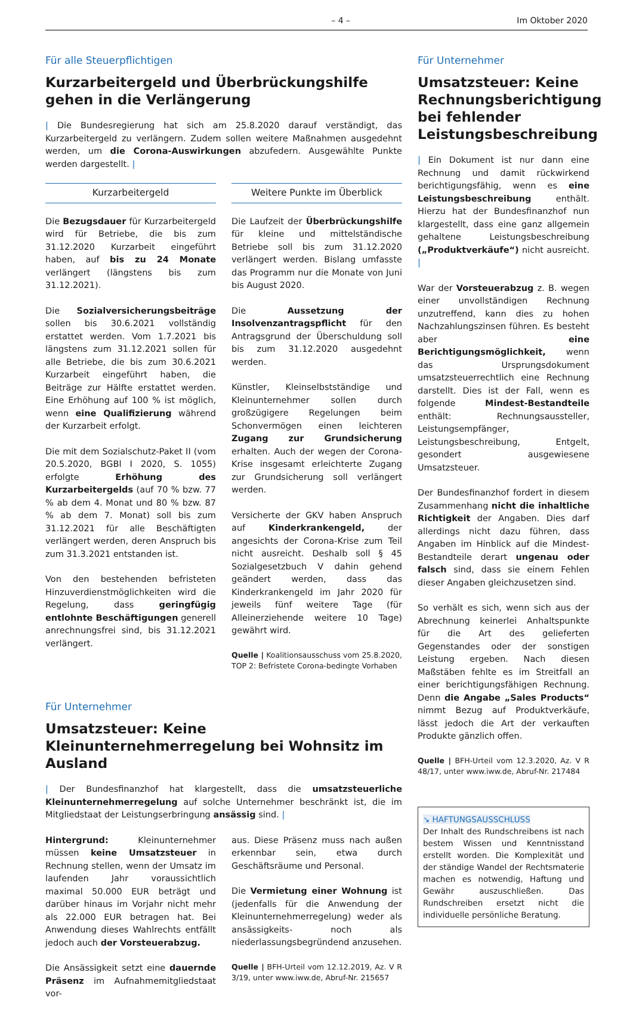– 4 – Im Oktober 2020
Für alle Steuerpflichtigen
Kurzarbeitergeld und Überbrückungshilfe gehen in die Verlängerung
| Die Bundesregierung hat sich am 25.8.2020 darauf verständigt, das Kurzarbeitergeld zu verlängern. Zudem sollen weitere Maßnahmen ausgedehnt werden, um die Corona-Auswirkungen abzufedern. Ausgewählte Punkte werden dargestellt. |
Kurzarbeitergeld
Die Bezugsdauer für Kurzarbeitergeld wird für Betriebe, die bis zum 31.12.2020 Kurzarbeit eingeführt haben, auf bis zu 24 Monate verlängert (längstens bis zum 31.12.2021).
Die Sozialversicherungsbeiträge sollen bis 30.6.2021 vollständig erstattet werden. Vom 1.7.2021 bis längstens zum 31.12.2021 sollen für alle Betriebe, die bis zum 30.6.2021 Kurzarbeit eingeführt haben, die Beiträge zur Hälfte erstattet werden. Eine Erhöhung auf 100 % ist möglich, wenn eine Qualifizierung während der Kurzarbeit erfolgt.
Die mit dem Sozialschutz-Paket II (vom 20.5.2020, BGBl I 2020, S. 1055) erfolgte Erhöhung des Kurzarbeitergelds (auf 70 % bzw. 77 % ab dem 4. Monat und 80 % bzw. 87 % ab dem 7. Monat) soll bis zum 31.12.2021 für alle Beschäftigten verlängert werden, deren Anspruch bis zum 31.3.2021 entstanden ist.
Von den bestehenden befristeten Hinzuverdienstmöglichkeiten wird die Regelung, dass geringfügig entlohnte Beschäftigungen generell anrechnungsfrei sind, bis 31.12.2021 verlängert.
Weitere Punkte im Überblick
Die Laufzeit der Überbrückungshilfe für kleine und mittelständische Betriebe soll bis zum 31.12.2020 verlängert werden. Bislang umfasste das Programm nur die Monate von Juni bis August 2020.
Die Aussetzung der Insolvenzantragspflicht für den Antragsgrund der Überschuldung soll bis zum 31.12.2020 ausgedehnt werden.
Künstler, Kleinselbstständige und Kleinunternehmer sollen durch großzügigere Regelungen beim Schonvermögen einen leichteren Zugang zur Grundsicherung erhalten. Auch der wegen der Corona-Krise insgesamt erleichterte Zugang zur Grundsicherung soll verlängert werden.
Versicherte der GKV haben Anspruch auf Kinderkrankengeld, der angesichts der Corona-Krise zum Teil nicht ausreicht. Deshalb soll § 45 Sozialgesetzbuch V dahin gehend geändert werden, dass das Kinderkrankengeld im Jahr 2020 für jeweils fünf weitere Tage (für Alleinerziehende weitere 10 Tage) gewährt wird.
Quelle | Koalitionsausschuss vom 25.8.2020, TOP 2: Befristete Corona-bedingte Vorhaben
Für Unternehmer
Umsatzsteuer: Keine Kleinunternehmerregelung bei Wohnsitz im Ausland
| Der Bundesfinanzhof hat klargestellt, dass die umsatzsteuerliche Kleinunternehmerregelung auf solche Unternehmer beschränkt ist, die im Mitgliedstaat der Leistungserbringung ansässig sind. |
Hintergrund: Kleinunternehmer müssen keine Umsatzsteuer in Rechnung stellen, wenn der Umsatz im laufenden Jahr voraussichtlich maximal 50.000 EUR beträgt und darüber hinaus im Vorjahr nicht mehr als 22.000 EUR betragen hat. Bei Anwendung dieses Wahlrechts entfällt jedoch auch der Vorsteuerabzug.
Die Ansässigkeit setzt eine dauernde Präsenz im Aufnahmemitgliedstaat vor-
aus. Diese Präsenz muss nach außen erkennbar sein, etwa durch Geschäftsräume und Personal.
Die Vermietung einer Wohnung ist (jedenfalls für die Anwendung der Kleinunternehmerregelung) weder als ansässigkeits- noch als niederlassungsbegründend anzusehen.
Quelle | BFH-Urteil vom 12.12.2019, Az. V R 3/19, unter www.iww.de, Abruf-Nr. 215657
Für Unternehmer
Umsatzsteuer: Keine Rechnungsberichtigung bei fehlender Leistungsbeschreibung
| Ein Dokument ist nur dann eine Rechnung und damit rückwirkend berichtigungsfähig, wenn es eine Leistungsbeschreibung enthält. Hierzu hat der Bundesfinanzhof nun klargestellt, dass eine ganz allgemein gehaltene Leistungsbeschreibung („Produktverkäufe“) nicht ausreicht. |
War der Vorsteuerabzug z. B. wegen einer unvollständigen Rechnung unzutreffend, kann dies zu hohen Nachzahlungszinsen führen. Es besteht aber eine Berichtigungsmöglichkeit, wenn das Ursprungsdokument umsatzsteuerrechtlich eine Rechnung darstellt. Dies ist der Fall, wenn es folgende Mindest-Bestandteile enthält: Rechnungsaussteller, Leistungsempfänger, Leistungsbeschreibung, Entgelt, gesondert ausgewiesene Umsatzsteuer.
Der Bundesfinanzhof fordert in diesem Zusammenhang nicht die inhaltliche Richtigkeit der Angaben. Dies darf allerdings nicht dazu führen, dass Angaben im Hinblick auf die Mindest-Bestandteile derart ungenau oder falsch sind, dass sie einem Fehlen dieser Angaben gleichzusetzen sind.
So verhält es sich, wenn sich aus der Abrechnung keinerlei Anhaltspunkte für die Art des gelieferten Gegenstandes oder der sonstigen Leistung ergeben. Nach diesen Maßstäben fehlte es im Streitfall an einer berichtigungsfähigen Rechnung. Denn die Angabe „Sales Products“ nimmt Bezug auf Produktverkäufe, lässt jedoch die Art der verkauften Produkte gänzlich offen.
Quelle | BFH-Urteil vom 12.3.2020, Az. V R 48/17, unter www.iww.de, Abruf-Nr. 217484
↘ HAFTUNGSAUSSCHLUSS
Der Inhalt des Rundschreibens ist nach bestem Wissen und Kenntnisstand erstellt worden. Die Komplexität und der ständige Wandel der Rechtsmaterie machen es notwendig, Haftung und Gewähr auszuschließen. Das Rundschreiben ersetzt nicht die individuelle persönliche Beratung.